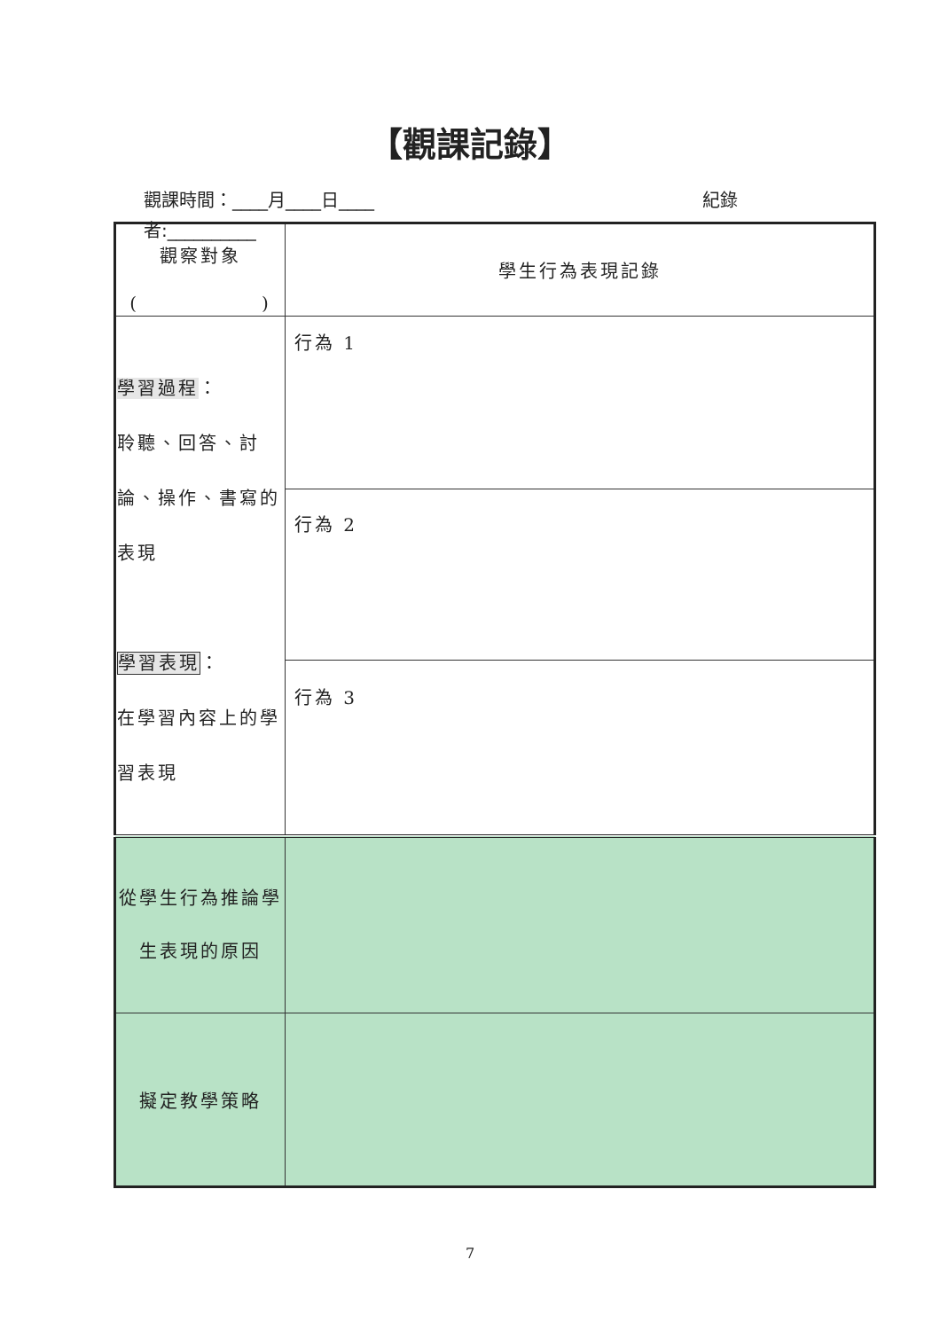【觀課記錄】
觀課時間：____月____日____ 紀錄
者:__________
| 觀察對象 ( ) | 學生行為表現記錄 |
| 學習過程 ： 聆聽、回答、討論、操作、書寫的表現 學習表現 ： 在學習內容上的學習表現 | 行為 1 |
| | 行為 2 |
| | 行為 3 |
| 從學生行為推論學生表現的原因 | |
| 擬定教學策略 | |
7